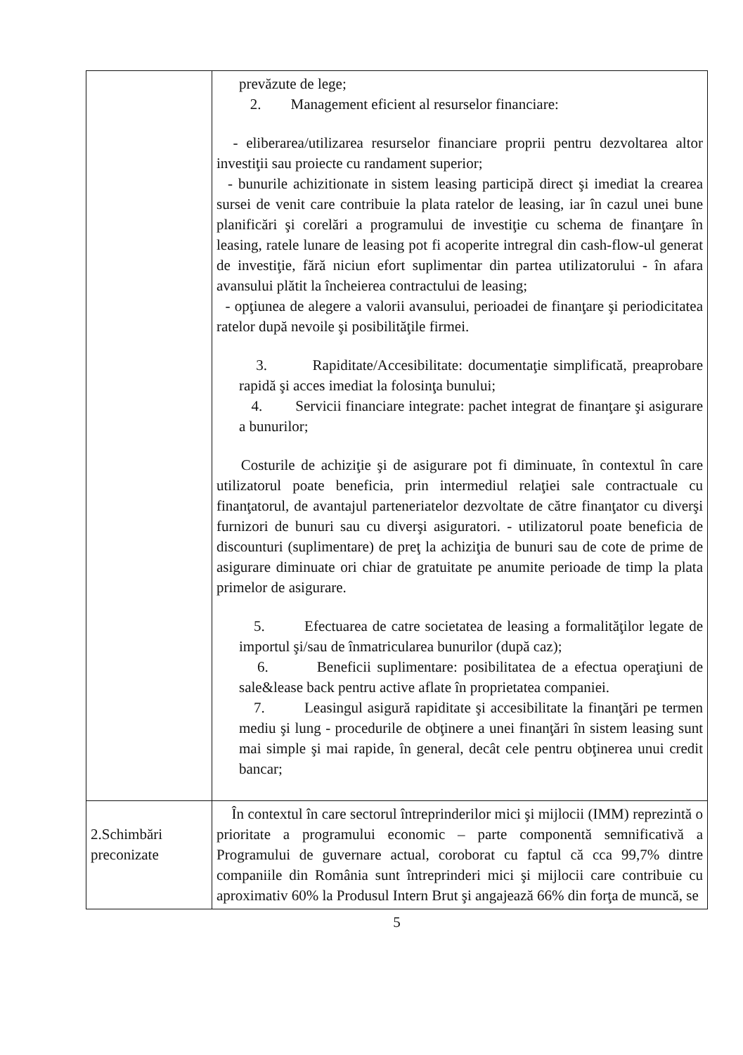| | prevăzute de lege; 2. Management eficient al resurselor financiare: - eliberarea/utilizarea resurselor financiare proprii pentru dezvoltarea altor investiţii sau proiecte cu randament superior; - bunurile achizitionate in sistem leasing participă direct şi imediat la crearea sursei de venit care contribuie la plata ratelor de leasing, iar în cazul unei bune planificări şi corelări a programului de investiţie cu schema de finanţare în leasing, ratele lunare de leasing pot fi acoperite intregral din cash-flow-ul generat de investiţie, fără niciun efort suplimentar din partea utilizatorului - în afara avansului plătit la încheierea contractului de leasing; - opţiunea de alegere a valorii avansului, perioadei de finanţare şi periodicitatea ratelor după nevoile şi posibilităţile firmei. 3. Rapiditate/Accesibilitate: documentaţie simplificată, preaprobare rapidă şi acces imediat la folosinţa bunului; 4. Servicii financiare integrate: pachet integrat de finanţare şi asigurare a bunurilor; Costurile de achiziţie şi de asigurare pot fi diminuate, în contextul în care utilizatorul poate beneficia, prin intermediul relaţiei sale contractuale cu finanţatorul, de avantajul parteneriatelor dezvoltate de către finanţator cu diverşi furnizori de bunuri sau cu diverşi asiguratori. - utilizatorul poate beneficia de discounturi (suplimentare) de preţ la achiziţia de bunuri sau de cote de prime de asigurare diminuate ori chiar de gratuitate pe anumite perioade de timp la plata primelor de asigurare. 5. Efectuarea de catre societatea de leasing a formalităţilor legate de importul şi/sau de înmatricularea bunurilor (după caz); 6. Beneficii suplimentare: posibilitatea de a efectua operaţiuni de sale&lease back pentru active aflate în proprietatea companiei. 7. Leasingul asigură rapiditate şi accesibilitate la finanţări pe termen mediu şi lung - procedurile de obţinere a unei finanţări în sistem leasing sunt mai simple şi mai rapide, în general, decât cele pentru obţinerea unui credit bancar; |
| 2.Schimbări preconizate | În contextul în care sectorul întreprinderilor mici şi mijlocii (IMM) reprezintă o prioritate a programului economic – parte componentă semnificativă a Programului de guvernare actual, coroborat cu faptul că cca 99,7% dintre companiile din România sunt întreprinderi mici şi mijlocii care contribuie cu aproximativ 60% la Produsul Intern Brut şi angajează 66% din forţa de muncă, se |
5